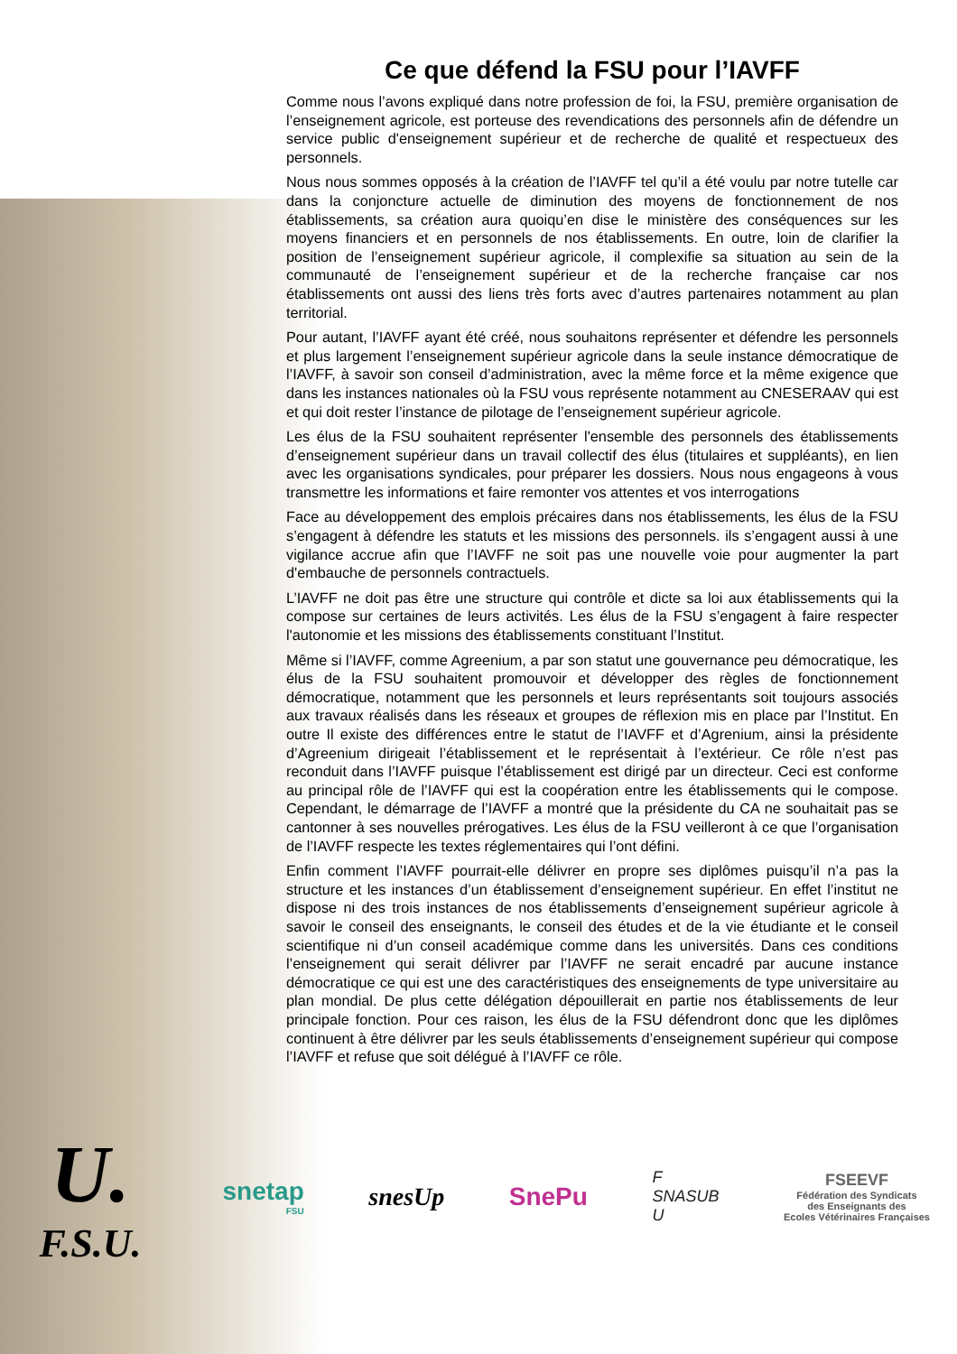Ce que défend la FSU pour l’IAVFF
Comme nous l’avons expliqué dans notre profession de foi, la FSU, première organisation de l’enseignement agricole, est porteuse des revendications des personnels afin de défendre un service public d'enseignement supérieur et de recherche de qualité et respectueux des personnels.
Nous nous sommes opposés à la création de l’IAVFF tel qu’il a été voulu par notre tutelle car dans la conjoncture actuelle de diminution des moyens de fonctionnement de nos établissements, sa création aura quoiqu’en dise le ministère des conséquences sur les moyens financiers et en personnels de nos établissements. En outre, loin de clarifier la position de l’enseignement supérieur agricole, il complexifie sa situation au sein de la communauté de l’enseignement supérieur et de la recherche française car nos établissements ont aussi des liens très forts avec d’autres partenaires notamment au plan territorial.
Pour autant, l’IAVFF ayant été créé, nous souhaitons représenter et défendre les personnels et plus largement l’enseignement supérieur agricole dans la seule instance démocratique de l’IAVFF, à savoir son conseil d’administration, avec la même force et la même exigence que dans les instances nationales où la FSU vous représente notamment au CNESERAAV qui est et qui doit rester l’instance de pilotage de l’enseignement supérieur agricole.
Les élus de la FSU souhaitent représenter l'ensemble des personnels des établissements d’enseignement supérieur dans un travail collectif des élus (titulaires et suppléants), en lien avec les organisations syndicales, pour préparer les dossiers. Nous nous engageons à vous transmettre les informations et faire remonter vos attentes et vos interrogations
Face au développement des emplois précaires dans nos établissements, les élus de la FSU s’engagent à défendre les statuts et les missions des personnels. ils s’engagent aussi à une vigilance accrue afin que l’IAVFF ne soit pas une nouvelle voie pour augmenter la part d'embauche de personnels contractuels.
L’IAVFF ne doit pas être une structure qui contrôle et dicte sa loi aux établissements qui la compose sur certaines de leurs activités. Les élus de la FSU s’engagent à faire respecter l'autonomie et les missions des établissements constituant l’Institut.
Même si l’IAVFF, comme Agreenium, a par son statut une gouvernance peu démocratique, les élus de la FSU souhaitent promouvoir et développer des règles de fonctionnement démocratique, notamment que les personnels et leurs représentants soit toujours associés aux travaux réalisés dans les réseaux et groupes de réflexion mis en place par l’Institut. En outre Il existe des différences entre le statut de l’IAVFF et d’Agrenium, ainsi la présidente d’Agreenium dirigeait l’établissement et le représentait à l’extérieur. Ce rôle n’est pas reconduit dans l’IAVFF puisque l’établissement est dirigé par un directeur. Ceci est conforme au principal rôle de l’IAVFF qui est la coopération entre les établissements qui le compose. Cependant, le démarrage de l’IAVFF a montré que la présidente du CA ne souhaitait pas se cantonner à ses nouvelles prérogatives. Les élus de la FSU veilleront à ce que l’organisation de l’IAVFF respecte les textes réglementaires qui l’ont défini.
Enfin comment l’IAVFF pourrait-elle délivrer en propre ses diplômes puisqu’il n’a pas la structure et les instances d’un établissement d’enseignement supérieur. En effet l’institut ne dispose ni des trois instances de nos établissements d’enseignement supérieur agricole à savoir le conseil des enseignants, le conseil des études et de la vie étudiante et le conseil scientifique ni d’un conseil académique comme dans les universités. Dans ces conditions l’enseignement qui serait délivrer par l’IAVFF ne serait encadré par aucune instance démocratique ce qui est une des caractéristiques des enseignements de type universitaire au plan mondial. De plus cette délégation dépouillerait en partie nos établissements de leur principale fonction. Pour ces raison, les élus de la FSU défendront donc que les diplômes continuent à être délivrer par les seuls établissements d’enseignement supérieur qui compose l’IAVFF et refuse que soit délégué à l’IAVFF ce rôle.
U.
F.S.U.
snetap
FSU
snesUp SnePu
F
SNASUB
U
FSEEVF
Fédération des Syndicats
des Enseignants des
Ecoles Vétérinaires Françaises